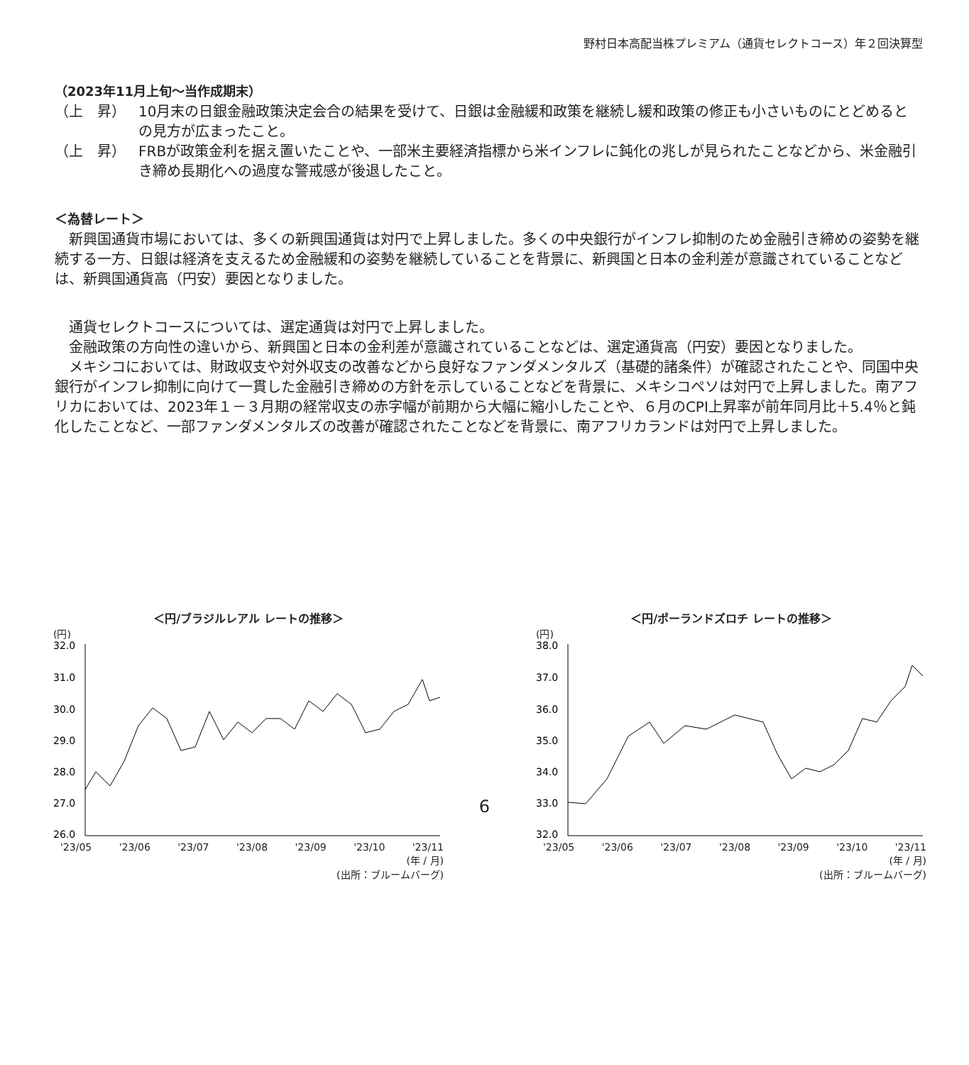野村日本高配当株プレミアム（通貨セレクトコース）年２回決算型
（2023年11月上旬～当作成期末）
（上　昇） 10月末の日銀金融政策決定会合の結果を受けて、日銀は金融緩和政策を継続し緩和政策の修正も小さいものにとどめるとの見方が広まったこと。
（上　昇） FRBが政策金利を据え置いたことや、一部米主要経済指標から米インフレに鈍化の兆しが見られたことなどから、米金融引き締め長期化への過度な警戒感が後退したこと。
＜為替レート＞
新興国通貨市場においては、多くの新興国通貨は対円で上昇しました。多くの中央銀行がインフレ抑制のため金融引き締めの姿勢を継続する一方、日銀は経済を支えるため金融緩和の姿勢を継続していることを背景に、新興国と日本の金利差が意識されていることなどは、新興国通貨高（円安）要因となりました。
通貨セレクトコースについては、選定通貨は対円で上昇しました。
金融政策の方向性の違いから、新興国と日本の金利差が意識されていることなどは、選定通貨高（円安）要因となりました。
メキシコにおいては、財政収支や対外収支の改善などから良好なファンダメンタルズ（基礎的諸条件）が確認されたことや、同国中央銀行がインフレ抑制に向けて一貫した金融引き締めの方針を示していることなどを背景に、メキシコペソは対円で上昇しました。南アフリカにおいては、2023年１－３月期の経常収支の赤字幅が前期から大幅に縮小したことや、６月のCPI上昇率が前年同月比＋5.4％と鈍化したことなど、一部ファンダメンタルズの改善が確認されたことなどを背景に、南アフリカランドは対円で上昇しました。
＜円/ブラジルレアル レートの推移＞
(円)
32.0
31.0
30.0
29.0
28.0
27.0
26.0
'23/05 '23/06 '23/07 '23/08 '23/09 '23/10 '23/11
(年 / 月)
(出所：ブルームバーグ)
＜円/ポーランドズロチ レートの推移＞
(円)
38.0
37.0
36.0
35.0
34.0
33.0
32.0
'23/05 '23/06 '23/07 '23/08 '23/09 '23/10 '23/11
(年 / 月)
(出所：ブルームバーグ)
6